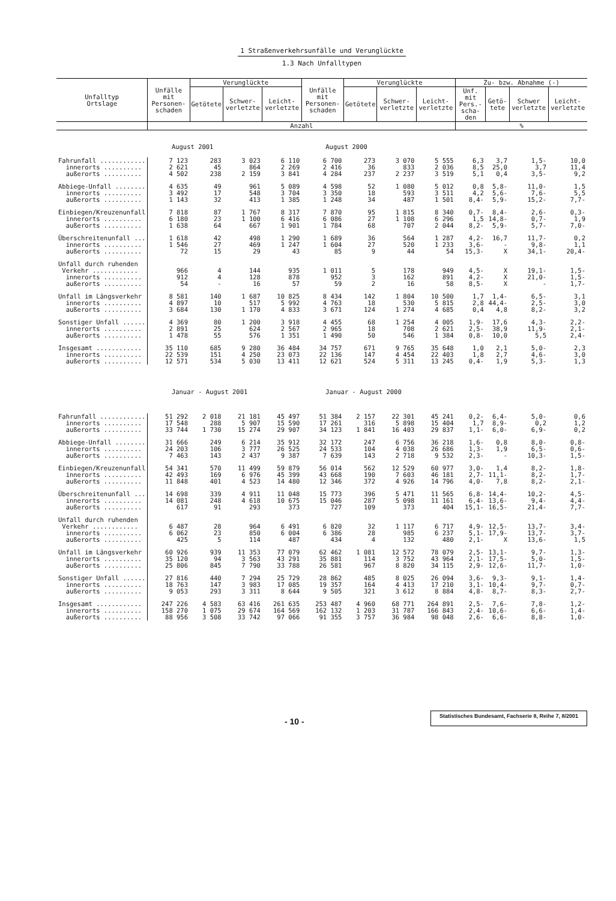1 Straßenverkehrsunfälle und Verunglückte
1.3 Nach Unfalltypen
| Unfalltyp Ortslage | Unfälle mit Personen-schaden | Verunglückte | | | Unfälle mit Personen-schaden | Verunglückte | | | Zu- bzw. Abnahme (-) | | | |
| --- | --- | --- | --- | --- | --- | --- | --- | --- | --- | --- | --- | --- |
| | | Getötete | Schwer- verletzte | Leicht- verletzte | | Getötete | Schwer- verletzte | Leicht- verletzte | Unf. mit Pers.-scha-den | Getö-tete | Schwer verletzte | Leicht- verletzte |
| | Anzahl | | | | | | | | % | | | |
| | August 2001 | | | | August 2000 | | | | | | | |
| Fahrunfall ............ | 7 123 | 283 | 3 023 | 6 110 | 6 700 | 273 | 3 070 | 5 555 | 6,3 | 3,7 | 1,5- | 10,0 |
| innerorts .......... | 2 621 | 45 | 864 | 2 269 | 2 416 | 36 | 833 | 2 036 | 8,5 | 25,0 | 3,7 | 11,4 |
| außerorts .......... | 4 502 | 238 | 2 159 | 3 841 | 4 284 | 237 | 2 237 | 3 519 | 5,1 | 0,4 | 3,5- | 9,2 |
| Abbiege-Unfall ........ | 4 635 | 49 | 961 | 5 089 | 4 598 | 52 | 1 080 | 5 012 | 0,8 | 5,8- | 11,0- | 1,5 |
| innerorts .......... | 3 492 | 17 | 548 | 3 704 | 3 350 | 18 | 593 | 3 511 | 4,2 | 5,6- | 7,6- | 5,5 |
| außerorts .......... | 1 143 | 32 | 413 | 1 385 | 1 248 | 34 | 487 | 1 501 | 8,4- | 5,9- | 15,2- | 7,7- |
| Einbiegen/Kreuzenunfall | 7 818 | 87 | 1 767 | 8 317 | 7 870 | 95 | 1 815 | 8 340 | 0,7- | 8,4- | 2,6- | 0,3- |
| innerorts .......... | 6 180 | 23 | 1 100 | 6 416 | 6 086 | 27 | 1 108 | 6 296 | 1,5 | 14,8- | 0,7- | 1,9 |
| außerorts .......... | 1 638 | 64 | 667 | 1 901 | 1 784 | 68 | 707 | 2 044 | 8,2- | 5,9- | 5,7- | 7,0- |
| Überschreitenunfall ... | 1 618 | 42 | 498 | 1 290 | 1 689 | 36 | 564 | 1 287 | 4,2- | 16,7 | 11,7- | 0,2 |
| innerorts .......... | 1 546 | 27 | 469 | 1 247 | 1 604 | 27 | 520 | 1 233 | 3,6- | - | 9,8- | 1,1 |
| außerorts .......... | 72 | 15 | 29 | 43 | 85 | 9 | 44 | 54 | 15,3- | X | 34,1- | 20,4- |
| Unfall durch ruhenden | | | | | | | | | | | | |
| Verkehr ............ | 966 | 4 | 144 | 935 | 1 011 | 5 | 178 | 949 | 4,5- | X | 19,1- | 1,5- |
| innerorts .......... | 912 | 4 | 128 | 878 | 952 | 3 | 162 | 891 | 4,2- | X | 21,0- | 1,5- |
| außerorts .......... | 54 | - | 16 | 57 | 59 | 2 | 16 | 58 | 8,5- | X | - | 1,7- |
| Unfall im Längsverkehr | 8 581 | 140 | 1 687 | 10 825 | 8 434 | 142 | 1 804 | 10 500 | 1,7 | 1,4- | 6,5- | 3,1 |
| innerorts .......... | 4 897 | 10 | 517 | 5 992 | 4 763 | 18 | 530 | 5 815 | 2,8 | 44,4- | 2,5- | 3,0 |
| außerorts .......... | 3 684 | 130 | 1 170 | 4 833 | 3 671 | 124 | 1 274 | 4 685 | 0,4 | 4,8 | 8,2- | 3,2 |
| Sonstiger Unfall ...... | 4 369 | 80 | 1 200 | 3 918 | 4 455 | 68 | 1 254 | 4 005 | 1,9- | 17,6 | 4,3- | 2,2- |
| innerorts .......... | 2 891 | 25 | 624 | 2 567 | 2 965 | 18 | 708 | 2 621 | 2,5- | 38,9 | 11,9- | 2,1- |
| außerorts .......... | 1 478 | 55 | 576 | 1 351 | 1 490 | 50 | 546 | 1 384 | 0,8- | 10,0 | 5,5 | 2,4- |
| Insgesamt ............ | 35 110 | 685 | 9 280 | 36 484 | 34 757 | 671 | 9 765 | 35 648 | 1,0 | 2,1 | 5,0- | 2,3 |
| innerorts .......... | 22 539 | 151 | 4 250 | 23 073 | 22 136 | 147 | 4 454 | 22 403 | 1,8 | 2,7 | 4,6- | 3,0 |
| außerorts .......... | 12 571 | 534 | 5 030 | 13 411 | 12 621 | 524 | 5 311 | 13 245 | 0,4- | 1,9 | 5,3- | 1,3 |
| | Januar - August 2001 | | | | Januar - August 2000 | | | | | | | |
| Fahrunfall ............ | 51 292 | 2 018 | 21 181 | 45 497 | 51 384 | 2 157 | 22 301 | 45 241 | 0,2- | 6,4- | 5,0- | 0,6 |
| innerorts .......... | 17 548 | 288 | 5 907 | 15 590 | 17 261 | 316 | 5 898 | 15 404 | 1,7 | 8,9- | 0,2 | 1,2 |
| außerorts .......... | 33 744 | 1 730 | 15 274 | 29 907 | 34 123 | 1 841 | 16 403 | 29 837 | 1,1- | 6,0- | 6,9- | 0,2 |
| Abbiege-Unfall ........ | 31 666 | 249 | 6 214 | 35 912 | 32 172 | 247 | 6 756 | 36 218 | 1,6- | 0,8 | 8,0- | 0,8- |
| innerorts .......... | 24 203 | 106 | 3 777 | 26 525 | 24 533 | 104 | 4 038 | 26 686 | 1,3- | 1,9 | 6,5- | 0,6- |
| außerorts .......... | 7 463 | 143 | 2 437 | 9 387 | 7 639 | 143 | 2 718 | 9 532 | 2,3- | - | 10,3- | 1,5- |
| Einbiegen/Kreuzenunfall | 54 341 | 570 | 11 499 | 59 879 | 56 014 | 562 | 12 529 | 60 977 | 3,0- | 1,4 | 8,2- | 1,8- |
| innerorts .......... | 42 493 | 169 | 6 976 | 45 399 | 43 668 | 190 | 7 603 | 46 181 | 2,7- | 11,1- | 8,2- | 1,7- |
| außerorts .......... | 11 848 | 401 | 4 523 | 14 480 | 12 346 | 372 | 4 926 | 14 796 | 4,0- | 7,8 | 8,2- | 2,1- |
| Überschreitenunfall ... | 14 698 | 339 | 4 911 | 11 048 | 15 773 | 396 | 5 471 | 11 565 | 6,8- | 14,4- | 10,2- | 4,5- |
| innerorts .......... | 14 081 | 248 | 4 618 | 10 675 | 15 046 | 287 | 5 098 | 11 161 | 6,4- | 13,6- | 9,4- | 4,4- |
| außerorts .......... | 617 | 91 | 293 | 373 | 727 | 109 | 373 | 404 | 15,1- | 16,5- | 21,4- | 7,7- |
| Unfall durch ruhenden | | | | | | | | | | | | |
| Verkehr ............ | 6 487 | 28 | 964 | 6 491 | 6 820 | 32 | 1 117 | 6 717 | 4,9- | 12,5- | 13,7- | 3,4- |
| innerorts .......... | 6 062 | 23 | 850 | 6 004 | 6 386 | 28 | 985 | 6 237 | 5,1- | 17,9- | 13,7- | 3,7- |
| außerorts .......... | 425 | 5 | 114 | 487 | 434 | 4 | 132 | 480 | 2,1- | X | 13,6- | 1,5 |
| Unfall im Längsverkehr | 60 926 | 939 | 11 353 | 77 079 | 62 462 | 1 081 | 12 572 | 78 079 | 2,5- | 13,1- | 9,7- | 1,3- |
| innerorts .......... | 35 120 | 94 | 3 563 | 43 291 | 35 881 | 114 | 3 752 | 43 964 | 2,1- | 17,5- | 5,0- | 1,5- |
| außerorts .......... | 25 806 | 845 | 7 790 | 33 788 | 26 581 | 967 | 8 820 | 34 115 | 2,9- | 12,6- | 11,7- | 1,0- |
| Sonstiger Unfall ...... | 27 816 | 440 | 7 294 | 25 729 | 28 862 | 485 | 8 025 | 26 094 | 3,6- | 9,3- | 9,1- | 1,4- |
| innerorts .......... | 18 763 | 147 | 3 983 | 17 085 | 19 357 | 164 | 4 413 | 17 210 | 3,1- | 10,4- | 9,7- | 0,7- |
| außerorts .......... | 9 053 | 293 | 3 311 | 8 644 | 9 505 | 321 | 3 612 | 8 884 | 4,8- | 8,7- | 8,3- | 2,7- |
| Insgesamt ............ | 247 226 | 4 583 | 63 416 | 261 635 | 253 487 | 4 960 | 68 771 | 264 891 | 2,5- | 7,6- | 7,8- | 1,2- |
| innerorts .......... | 158 270 | 1 075 | 29 674 | 164 569 | 162 132 | 1 203 | 31 787 | 166 843 | 2,4- | 10,6- | 6,6- | 1,4- |
| außerorts .......... | 88 956 | 3 508 | 33 742 | 97 066 | 91 355 | 3 757 | 36 984 | 98 048 | 2,6- | 6,6- | 8,8- | 1,0- |
- 10 -
Statistisches Bundesamt, Fachserie 8, Reihe 7, 8/2001